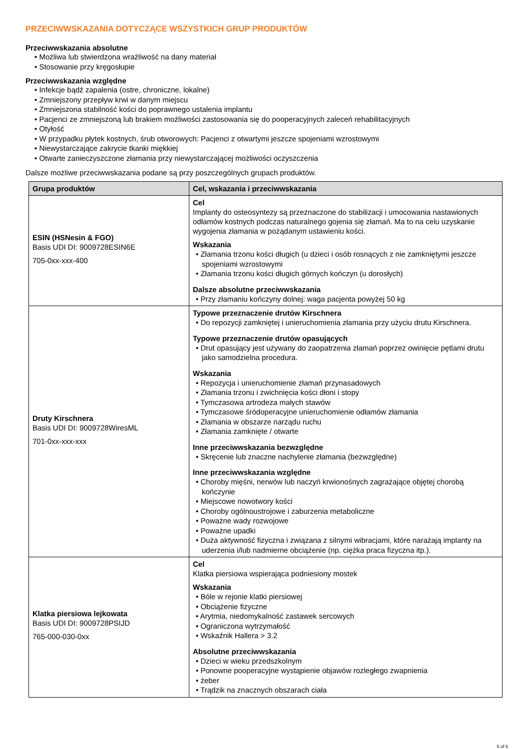PRZECIWWSKAZANIA DOTYCZĄCE WSZYSTKICH GRUP PRODUKTÓW
Przeciwwskazania absolutne
Możliwa lub stwierdzona wrażliwość na dany materiał
Stosowanie przy kręgosłupie
Przeciwwskazania względne
Infekcje bądź zapalenia (ostre, chroniczne, lokalne)
Zmniejszony przepływ krwi w danym miejscu
Zmniejszona stabilność kości do poprawnego ustalenia implantu
Pacjenci ze zmniejszoną lub brakiem możliwości zastosowania się do pooperacyjnych zaleceń rehabilitacyjnych
Otyłość
W przypadku płytek kostnych, śrub otworowych: Pacjenci z otwartymi jeszcze spojeniami wzrostowymi
Niewystarczające zakrycie tkanki miękkiej
Otwarte zanieczyszczone złamania przy niewystarczającej możliwości oczyszczenia
Dalsze możliwe przeciwwskazania podane są przy poszczególnych grupach produktów.
| Grupa produktów | Cel, wskazania i przeciwwskazania |
| --- | --- |
| ESIN (HSNesin & FGO) Basis UDI DI: 9009728ESIN6E 705-0xx-xxx-400 | Cel Implanty do osteosyntezy są przeznaczone do stabilizacji i umocowania nastawionych odłamów kostnych podczas naturalnego gojenia się złamań. Ma to na celu uzyskanie wygojenia złamania w pożądanym ustawieniu kości. Wskazania Złamania trzonu kości długich (u dzieci i osób rosnących z nie zamkniętymi jeszcze spojeniami wzrostowymi Złamania trzonu kości długich górnych kończyn (u dorosłych) Dalsze absolutne przeciwwskazania Przy złamaniu kończyny dolnej: waga pacjenta powyżej 50 kg |
| Druty Kirschnera Basis UDI DI: 9009728WiresML 701-0xx-xxx-xxx | Typowe przeznaczenie drutów Kirschnera Do repozycji zamkniętej i unieruchomienia złamania przy użyciu drutu Kirschnera. Typowe przeznaczenie drutów opasujących Drut opasujący jest używany do zaopatrzenia złamań poprzez owinięcie pętlami drutu jako samodzielna procedura. Wskazania Repozycja i unieruchomienie złamań przynasadowych Złamania trzonu i zwichnięcia kości dłoni i stopy Tymczasowa artrodeza małych stawów Tymczasowe śródoperacyjne unieruchomienie odłamów złamania Złamania w obszarze narządu ruchu Złamania zamknięte / otwarte Inne przeciwwskazania bezwzględne Skręcenie lub znaczne nachylenie złamania (bezwzględne) Inne przeciwwskazania względne Choroby mięśni, nerwów lub naczyń krwionośnych zagrażające objętej chorobą kończynie Miejscowe nowotwory kości Choroby ogólnoustrojowe i zaburzenia metaboliczne Poważne wady rozwojowe Poważne upadki Duża aktywność fizyczna i związana z silnymi wibracjami, które narażają implanty na uderzenia i/lub nadmierne obciążenie (np. ciężka praca fizyczna itp.). |
| Klatka piersiowa lejkowata Basis UDI DI: 9009728PSIJD 765-000-030-0xx | Cel Klatka piersiowa wspierająca podniesiony mostek Wskazania Bóle w rejonie klatki piersiowej Obciążenie fizyczne Arytmia, niedomykalność zastawek sercowych Ograniczona wytrzymałość Wskaźnik Hallera > 3.2 Absolutne przeciwwskazania Dzieci w wieku przedszkolnym Ponowne pooperacyjne wystąpienie objawów rozległego zwapnienia żeber Trądzik na znacznych obszarach ciała |
5 of 6